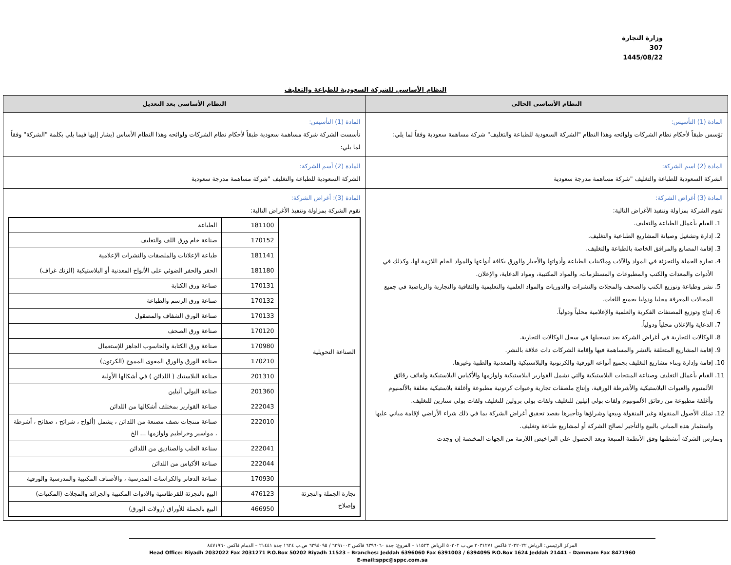وزارة التجارة
307
1445/08/22
النظام الأساسي للشركة السعودية للطباعة والتغليف
| النظام الأساسي الحالي | النظام الأساسي بعد التعديل |
| --- | --- |
| المادة (1) التأسيس: تؤسس طبقاً لأحكام نظام الشركات ولوائحه وهذا النظام "الشركة السعودية للطباعة والتغليف" شركة مساهمة سعودية وفقاً لما يلي: | المادة (1) التأسيس: تأسست الشركة شركة مساهمة سعودية طبقاً لأحكام نظام الشركات ولوائحه وهذا النظام الأساس (يشار إليها فيما يلي بكلمة "الشركة" وفقاً لما يلي: |
| المادة (2) اسم الشركة: الشركة السعودية للطباعة والتغليف "شركة مساهمة مدرجة سعودية | المادة (2) أسم الشركة: الشركة السعودية للطباعة والتغليف "شركة مساهمة مدرجة سعودية |
| المادة (3) أغراض الشركة: تقوم الشركة بمزاولة وتنفيذ الأغراض التالية: 1. القيام بأعمال الطباعة والتغليف. 2. إدارة وتشغيل وصيانة المشاريع الطباعية والتغليف. 3. إقامة المصانع والمرافق الخاصة بالطباعة والتغليف. 4. تجارة الجملة والتجزئة في المواد والآلات وماكينات الطباعة وأدواتها والأحبار والورق بكافة أنواعها والمواد الخام اللازمة لها. وكذلك في الأدوات والمعدات والكتب والمطبوعات والمستلزمات، والمواد المكتبية، ومواد الدعاية، والإعلان. 5. نشر وطباعة وتوزيع الكتب والصحف والمجلات والنشرات والدوريات والمواد العلمية والتعليمية والثقافية والتجارية والرياضية في جميع المجالات المعرفة محليا ودوليا بجميع اللغات. 6. إنتاج وتوزيع المصنفات الفكرية والعلمية والإعلامية محلياً ودولياً. 7. الدعاية والإعلان محلياً ودولياً. 8. الوكالات التجارية في أغراض الشركة بعد تسجيلها في سجل الوكالات التجارية. 9. إقامة المشاريع المتعلقة بالنشر والمساهمة فيها وإقامة الشركات ذات علاقة بالنشر. 10. إقامة وإدارة وبناء مشاريع التغليف بجميع أنواعه الورقية والكرتونية والبلاستيكية والمعدنية والطبية وغيرها. 11. القيام بأعمال التغليف وصناعة المنتجات البلاستيكية والتي تشمل القوارير البلاستيكية ولوازمها والأكياس البلاستيكية ولفائف رقائق الألمنيوم والعبوات البلاستيكية والأشرطة الورقية، وإنتاج ملصقات تجارية وعبوات كرتونية مطبوعة وأغلفة بلاستيكية مغلفة بالألمنيوم وأغلفة مطبوعة من رقائق الألمونيوم ولفات بولي إثيلين للتغليف ولفات بولي برولين للتغليف ولفات بولي ستارين للتغليف. 12. تملك الأصول المنقولة وغير المنقولة وبيعها وشراؤها وتأجيرها بقصد تحقيق أغراض الشركة بما في ذلك شراء الأراضي لإقامة مباني عليها واستثمار هذه المباني بالبيع والتأجير لصالح الشركة أو لمشاريع طباعة وتغليف. وتمارس الشركة أنشطتها وفق الأنظمة المتبعة وبعد الحصول على التراخيص اللازمة من الجهات المختصة إن وجدت | المادة (3): أغراض الشركة: تقوم الشركة بمزاولة وتنفيذ الأغراض التالية: / الصناعة التحويلية / 181100 / الطباعة / / / 170152 / صناعة خام ورق اللف والتغليف / / / 181141 / طباعة الإعلانات والملصقات والنشرات الإعلامية / / / 181180 / الحفر والحفر الضوئي على الألواح المعدنية أو البلاستيكية (الزنك غراف) / / / 170131 / صناعة ورق الكتابة / / / 170132 / صناعة ورق الرسم والطباعة / / / 170133 / صناعة الورق الشفاف والمصقول / / / 170120 / صناعة ورق الصحف / / / 170980 / صناعة ورق الكتابة والحاسوب الجاهز للإستعمال / / / 170210 / صناعة الورق والورق المقوى المموج (الكرتون) / / / 201310 / صناعة البلاستيك ( اللدائن ) في أشكالها الأولية / / / 201360 / صناعة البولي أثيلين / / / 222043 / صناعة القوارير بمختلف أشكالها من اللدائن / / / 222010 / صناعة منتجات نصف مصنعة من اللدائن ، يشمل (ألواح ، شرائح ، صفائح ، أشرطة ، مواسير وخراطيم ولوازمها ... الخ / / / 222041 / سناعة العلب والصناديق من اللدائن / / / 222044 / صناعة الأكياس من اللدائن / / / 170930 / صناعة الدفاتر والكراسات المدرسية ، والأصناف المكتبية والمدرسية والورقية / / تجارة الجملة والتجزئة وإصلاح / 476123 / البيع بالتجزئة للقرطاسية والادوات المكتبية والجرائد والمجلات (المكتبات) / / / 466950 / البيع بالجملة للأوراق (رولات الورق) / |
المركز الرئيسي: الرياض ٢٠٣٢٠٢٢ فاكس ٢٠٣١٢٧١ ص.ب ٥٠٢٠٢ الرياض ١١٥٢٣ – الفروع: جدة ٦٣٩٦٠٦٠ فاكس ٦٣٩١٠٠٣ / ٦٣٩٤٠٩٥ ص.ب ١٦٢٤ جدة ٢١٤٤١ – الدمام فاكس ٨٤٧١٩٦٠
Head Office: Riyadh 2032022 Fax 2031271 P.O.Box 50202 Riyadh 11523 – Branches: Jeddah 6396060 Fax 6391003 / 6394095 P.O.Box 1624 Jeddah 21441 – Dammam Fax 8471960
E-mail:sppc@sppc.com.sa